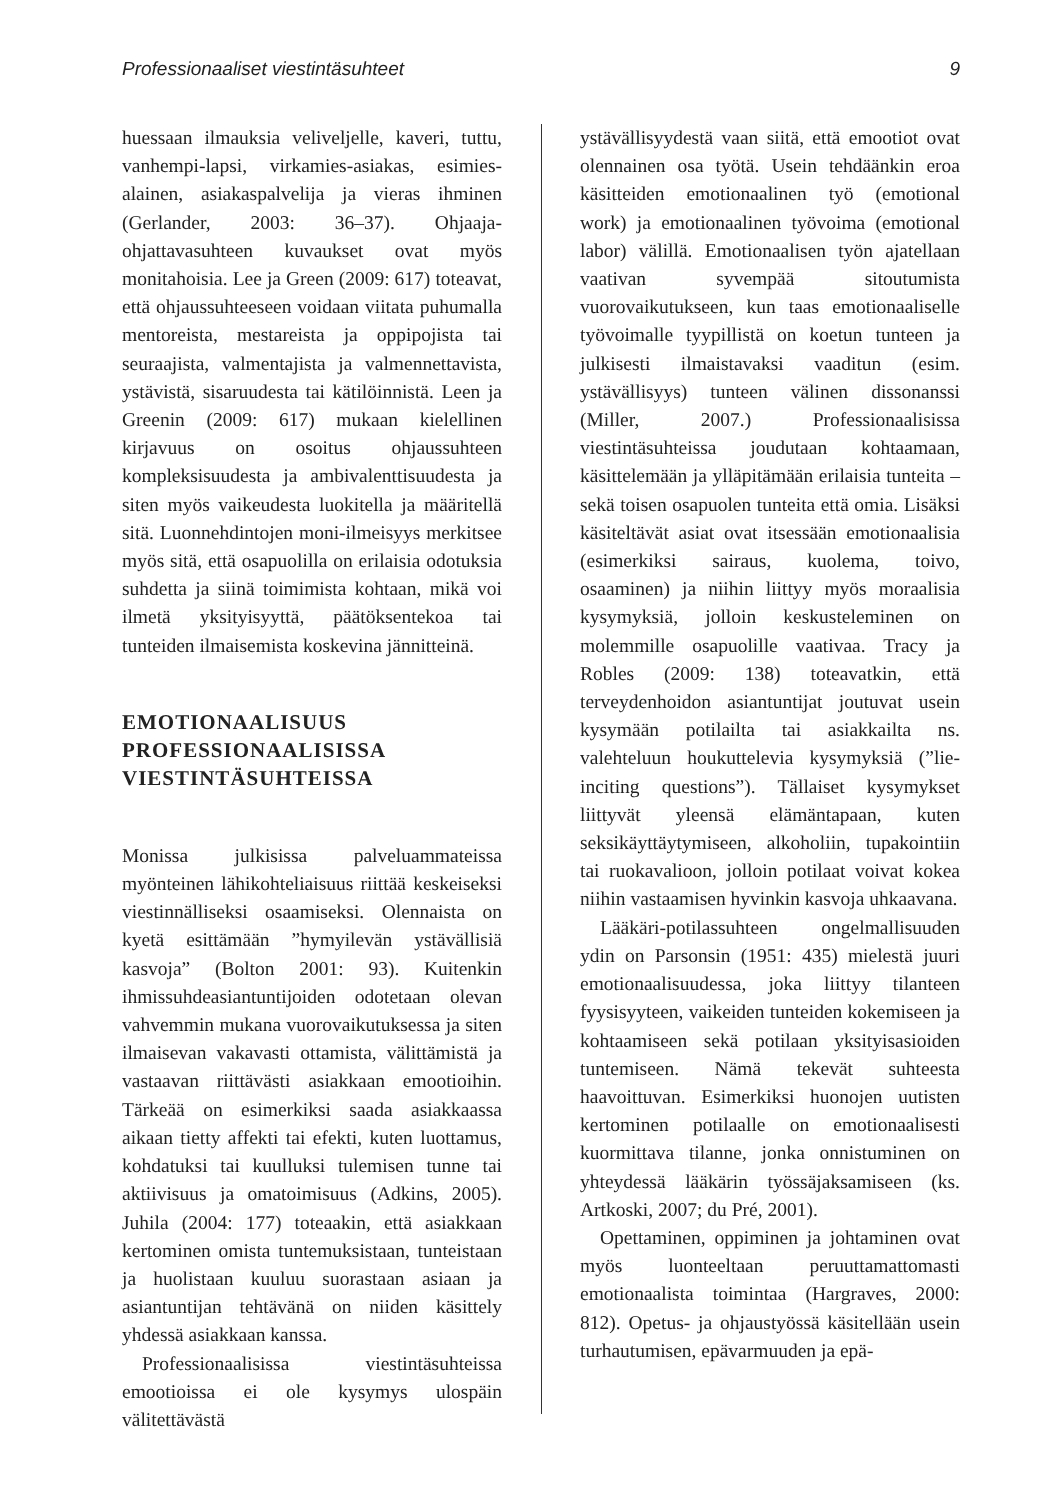Professionaaliset viestintäsuhteet 9
huessaan ilmauksia veliveljelle, kaveri, tuttu, vanhempi-lapsi, virkamies-asiakas, esimies-alainen, asiakaspalvelija ja vieras ihminen (Gerlander, 2003: 36–37). Ohjaaja-ohjattavasuhteen kuvaukset ovat myös monitahoisia. Lee ja Green (2009: 617) toteavat, että ohjaussuhteeseen voidaan viitata puhumalla mentoreista, mestareista ja oppipojista tai seuraajista, valmentajista ja valmennettavista, ystävistä, sisaruudesta tai kätilöinnistä. Leen ja Greenin (2009: 617) mukaan kielellinen kirjavuus on osoitus ohjaussuhteen kompleksisuudesta ja ambivalenttisuudesta ja siten myös vaikeudesta luokitella ja määritellä sitä. Luonnehdintojen moni-ilmeisyys merkitsee myös sitä, että osapuolilla on erilaisia odotuksia suhdetta ja siinä toimimista kohtaan, mikä voi ilmetä yksityisyyttä, päätöksentekoa tai tunteiden ilmaisemista koskevina jännitteinä.
EMOTIONAALISUUS PROFESSIONAALISISSA VIESTINTÄSUHTEISSA
Monissa julkisissa palveluammateissa myönteinen lähikohteliaisuus riittää keskeiseksi viestinnälliseksi osaamiseksi. Olennaista on kyetä esittämään ”hymyilevän ystävällisiä kasvoja” (Bolton 2001: 93). Kuitenkin ihmissuhdeasiantuntijoiden odotetaan olevan vahvemmin mukana vuorovaikutuksessa ja siten ilmaisevan vakavasti ottamista, välittämistä ja vastaavan riittävästi asiakkaan emootioihin. Tärkeää on esimerkiksi saada asiakkaassa aikaan tietty affekti tai efekti, kuten luottamus, kohdatuksi tai kuulluksi tulemisen tunne tai aktiivisuus ja omatoimisuus (Adkins, 2005). Juhila (2004: 177) toteaakin, että asiakkaan kertominen omista tuntemuksistaan, tunteistaan ja huolistaan kuuluu suorastaan asiaan ja asiantuntijan tehtävänä on niiden käsittely yhdessä asiakkaan kanssa.
Professionaalisissa viestintäsuhteissa emootioissa ei ole kysymys ulospäin välitettävästä
ystävällisyydestä vaan siitä, että emootiot ovat olennainen osa työtä. Usein tehdäänkin eroa käsitteiden emotionaalinen työ (emotional work) ja emotionaalinen työvoima (emotional labor) välillä. Emotionaalisen työn ajatellaan vaativan syvempää sitoutumista vuorovaikutukseen, kun taas emotionaaliselle työvoimalle tyypillistä on koetun tunteen ja julkisesti ilmaistavaksi vaaditun (esim. ystävällisyys) tunteen välinen dissonanssi (Miller, 2007.) Professionaalisissa viestintäsuhteissa joudutaan kohtaamaan, käsittelemään ja ylläpitämään erilaisia tunteita – sekä toisen osapuolen tunteita että omia. Lisäksi käsiteltävät asiat ovat itsessään emotionaalisia (esimerkiksi sairaus, kuolema, toivo, osaaminen) ja niihin liittyy myös moraalisia kysymyksiä, jolloin keskusteleminen on molemmille osapuolille vaativaa. Tracy ja Robles (2009: 138) toteavatkin, että terveydenhoidon asiantuntijat joutuvat usein kysymään potilailta tai asiakkailta ns. valehteluun houkuttelevia kysymyksiä (”lie-inciting questions”). Tällaiset kysymykset liittyvät yleensä elämäntapaan, kuten seksikäyttäytymiseen, alkoholiin, tupakointiin tai ruokavalioon, jolloin potilaat voivat kokea niihin vastaamisen hyvinkin kasvoja uhkaavana.
Lääkäri-potilassuhteen ongelmallisuuden ydin on Parsonsin (1951: 435) mielestä juuri emotionaalisuudessa, joka liittyy tilanteen fyysisyyteen, vaikeiden tunteiden kokemiseen ja kohtaamiseen sekä potilaan yksityisasioiden tuntemiseen. Nämä tekevät suhteesta haavoittuvan. Esimerkiksi huonojen uutisten kertominen potilaalle on emotionaalisesti kuormittava tilanne, jonka onnistuminen on yhteydessä lääkärin työssäjaksamiseen (ks. Artkoski, 2007; du Pré, 2001).
Opettaminen, oppiminen ja johtaminen ovat myös luonteeltaan peruuttamattomasti emotionaalista toimintaa (Hargraves, 2000: 812). Opetus- ja ohjaustyössä käsitellään usein turhautumisen, epävarmuuden ja epä-